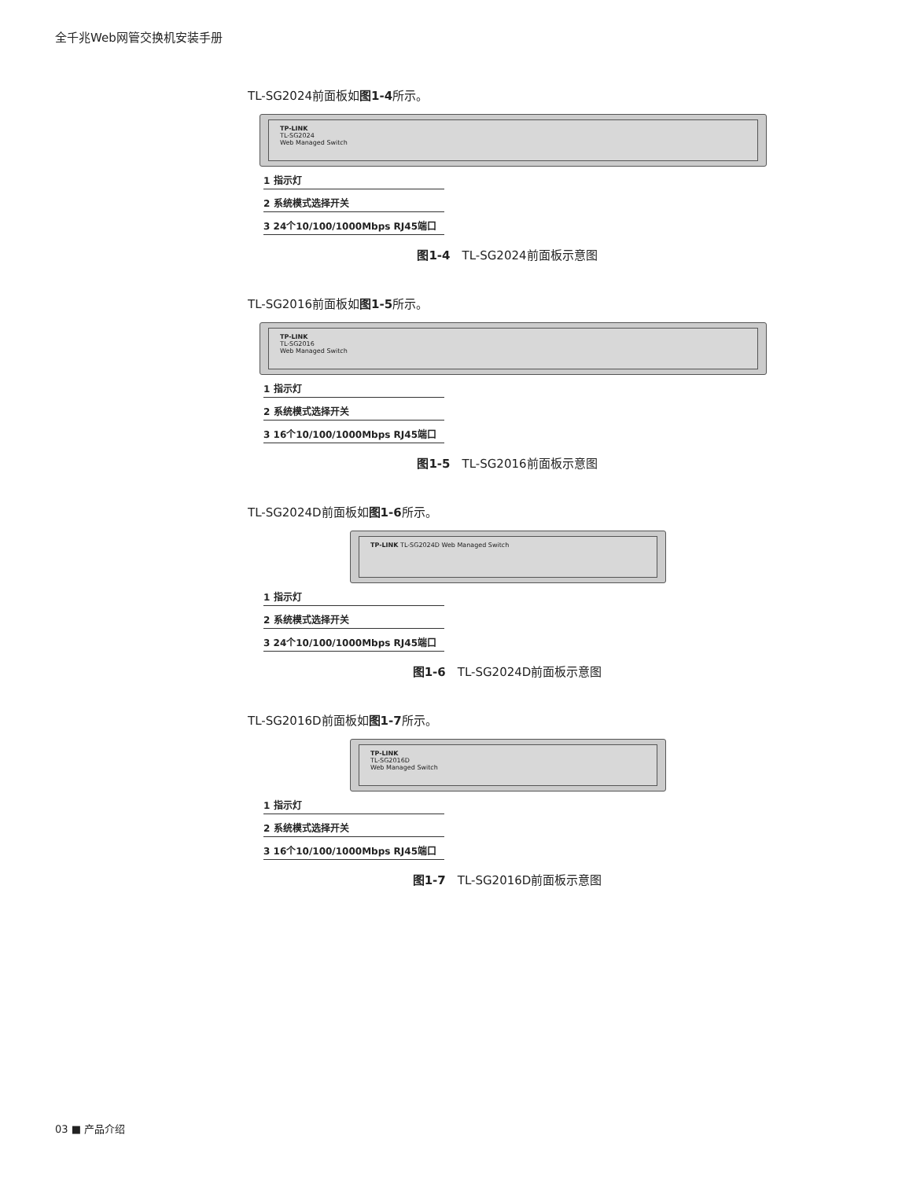全千兆Web网管交换机安装手册
TL-SG2024前面板如图1-4所示。
TP-LINK
TL-SG2024
Web Managed Switch
1 指示灯
2 系统模式选择开关
3 24个10/100/1000Mbps RJ45端口
图1-4　TL-SG2024前面板示意图
TL-SG2016前面板如图1-5所示。
TP-LINK
TL-SG2016
Web Managed Switch
1 指示灯
2 系统模式选择开关
3 16个10/100/1000Mbps RJ45端口
图1-5　TL-SG2016前面板示意图
TL-SG2024D前面板如图1-6所示。
TP-LINK TL-SG2024D Web Managed Switch
1 指示灯
2 系统模式选择开关
3 24个10/100/1000Mbps RJ45端口
图1-6　TL-SG2024D前面板示意图
TL-SG2016D前面板如图1-7所示。
TP-LINK
TL-SG2016D
Web Managed Switch
1 指示灯
2 系统模式选择开关
3 16个10/100/1000Mbps RJ45端口
图1-7　TL-SG2016D前面板示意图
03 ■ 产品介绍